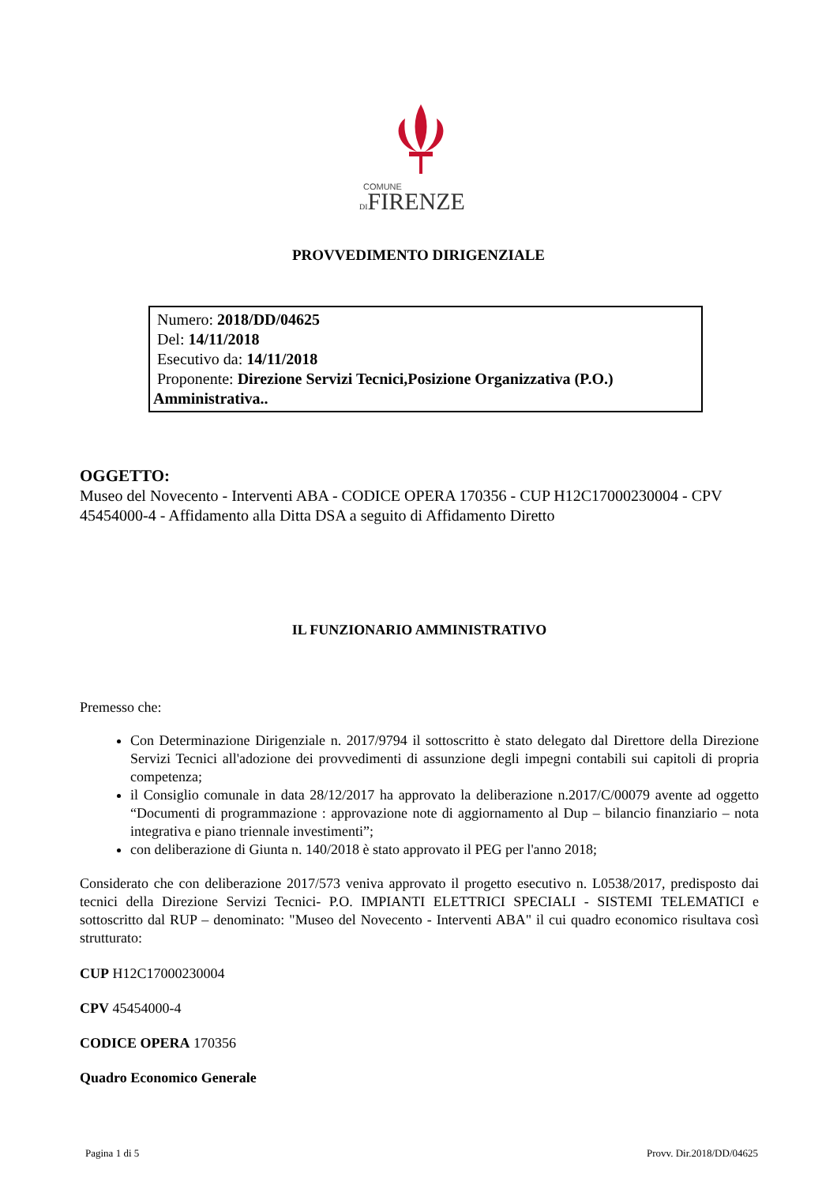COMUNE
DIFIRENZE
PROVVEDIMENTO DIRIGENZIALE
Numero: 2018/DD/04625
Del: 14/11/2018
Esecutivo da: 14/11/2018
Proponente: Direzione Servizi Tecnici,Posizione Organizzativa (P.O.)
Amministrativa..
OGGETTO:
Museo del Novecento - Interventi ABA - CODICE OPERA 170356 - CUP H12C17000230004 - CPV 45454000-4 - Affidamento alla Ditta DSA a seguito di Affidamento Diretto
IL FUNZIONARIO AMMINISTRATIVO
Premesso che:
Con Determinazione Dirigenziale n. 2017/9794 il sottoscritto è stato delegato dal Direttore della Direzione Servizi Tecnici all'adozione dei provvedimenti di assunzione degli impegni contabili sui capitoli di propria competenza;
il Consiglio comunale in data 28/12/2017 ha approvato la deliberazione n.2017/C/00079 avente ad oggetto “Documenti di programmazione : approvazione note di aggiornamento al Dup – bilancio finanziario – nota integrativa e piano triennale investimenti”;
con deliberazione di Giunta n. 140/2018 è stato approvato il PEG per l'anno 2018;
Considerato che con deliberazione 2017/573 veniva approvato il progetto esecutivo n. L0538/2017, predisposto dai tecnici della Direzione Servizi Tecnici- P.O. IMPIANTI ELETTRICI SPECIALI - SISTEMI TELEMATICI e sottoscritto dal RUP – denominato: "Museo del Novecento - Interventi ABA" il cui quadro economico risultava così strutturato:
CUP H12C17000230004
CPV 45454000-4
CODICE OPERA 170356
Quadro Economico Generale
Pagina 1 di 5 Provv. Dir.2018/DD/04625